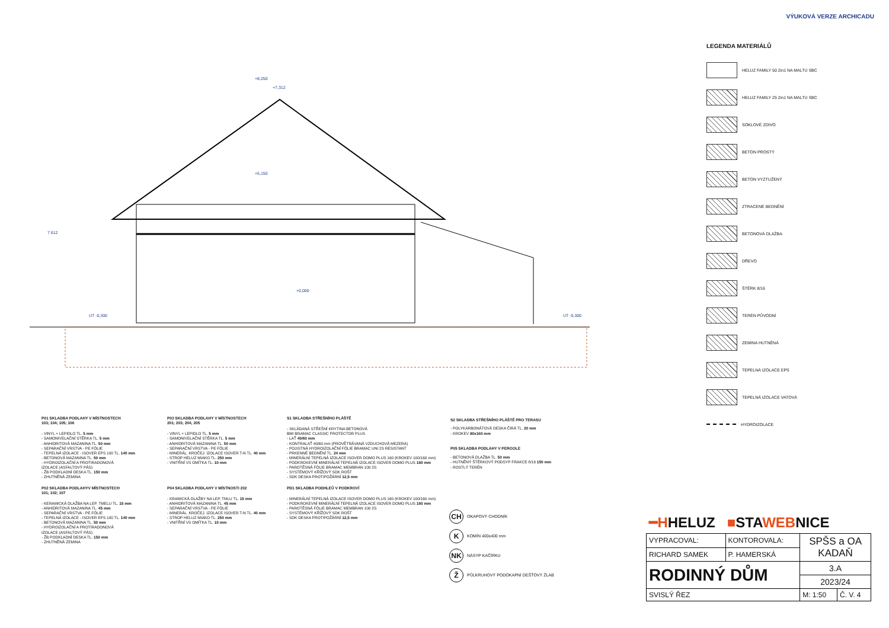VÝUKOVÁ VERZE ARCHICADU
+8,250
+7,312
+5,150
+0,000
UT -0,300
UT -0,300
7 612
LEGENDA MATERIÁLŮ
HELUZ FAMILY 50 2in1 NA MALTU SBC
HELUZ FAMILY 25 2in1 NA MALTU SBC
SOKLOVÉ ZDIVO
BETON PROSTÝ
BETON VYZTUŽENÝ
ZTRACENÉ BEDNĚNÍ
BETONOVÁ DLAŽBA
DŘEVO
ŠTĚRK 8/16
TERÉN PŮVODNÍ
ZEMINA HUTNĚNÁ
TEPELNÁ IZOLACE EPS
TEPELNÁ IZOLACE VATOVÁ
HYDROIZOLACE
P01 SKLADBA PODLAHY V MÍSTNOSTECH
103; 104; 105; 106
- VINYL + LEPIDLO TL. 5 mm
- SAMONIVELAČNÍ STĚRKA TL. 5 mm
- ANHIDRITOVÁ MAZANINA TL. 50 mm
- SEPARAČNÍ VRSTVA - PE FÓLIE
- TEPELNÁ IZOLACE - ISOVER EPS 100 TL. 140 mm
- BETONOVÁ MAZANINA TL. 50 mm
- HYDROIZOLAČNÍ A PROTIRADONOVÁ
IZOLACE (ASFALTOVÝ PÁS)
- ŽB PODKLADNÍ DESKA TL. 150 mm
- ZHUTNĚNÁ ZEMINA
P03 SKLADBA PODLAHY V MÍSTNOSTECH
201; 203; 204; 205
- VINYL + LEPIDLO TL. 5 mm
- SAMONIVELAČNÍ STĚRKA TL. 5 mm
- ANHIDRITOVÁ MAZANINA TL. 50 mm
- SEPARAČNÍ VRSTVA - PE FÓLIE
- MINERÁL. KROČEJ. IZOLACE ISOVER T-N TL. 40 mm
- STROP HELUZ MIAKO TL. 250 mm
- VNITŘNÍ VS OMÍTKA TL. 10 mm
S1 SKLADBA STŘEŠNÍHO PLÁŠTĚ
- SKLÁDANÁ STŘEŠNÍ KRYTINA BETONOVÁ
BMI BRAMAC CLASSIC PROTECTOR PLUS
- LAŤ 40/60 mm
- KONTRALAŤ 40/60 mm (PROVĚTRÁVANÁ VZDUCHOVÁ MEZERA)
- POJISTNÁ HYDROIZOLAČNÍ FÓLIE BRAMAC UNI 2S RESISTANT
- PRKENNÉ BEDNĚNÍ TL. 24 mm
- MINERÁLNÍ TEPELNÁ IZOLACE ISOVER DOMO PLUS 160 (KROKEV 100/160 mm)
- PODKROKEVNÍ MINERÁLNÍ TEPELNÁ IZOLACE ISOVER DOMO PLUS 160 mm
- PAROTĚSNÁ FÓLIE BRAMAC MEMBRAN 100 2S
- SYSTÉMOVÝ KŘÍŽOVÝ SDK ROŠT
- SDK DESKA PROTIPOŽÁRNÍ 12,5 mm
P02 SKLADBA PODLAHYV MÍSTNOSTECH
101; 102; 107
- KERAMICKÁ DLAŽBA NA LEP. TMELU TL. 15 mm
- ANHIDRITOVÁ MAZANINA TL. 45 mm
- SEPARAČNÍ VRSTVA - PE FÓLIE
- TEPELNÁ IZOLACE - ISOVER EPS 100 TL. 140 mm
- BETONOVÁ MAZANINA TL. 50 mm
- HYDROIZOLAČNÍ A PROTIRADONOVÁ
IZOLACE (ASFALTOVÝ PÁS)
- ŽB PODKLADNÍ DESKA TL. 150 mm
- ZHUTNĚNÁ ZEMINA
P04 SKLADBA PODLAHY V MÍSTNOSTI 202
- KRAMICKÁ DLAŽBY NA LEP. TMLU TL. 15 mm
- ANHIDRITOVÁ MAZANINA TL. 45 mm
- SEPARAČNÍ VRSTVA - PE FÓLIE
- MINERÁL. KROČEJ. IZOLACE ISOVER T-N TL. 40 mm
- STROP HELUZ MIAKO TL. 250 mm
- VNITŘNÍ VS OMÍTKA TL. 10 mm
PD1 SKLADBA PODHLEŮ V PODKROVÍ
- MINERÁLNÍ TEPELNÁ IZOLACE ISOVER DOMO PLUS 160 (KROKEV 100/160 mm)
- PODKROKEVNÍ MINERÁLNÍ TEPELNÁ IZOLACE ISOVER DOMO PLUS 160 mm
- PAROTĚSNÁ FÓLIE BRAMAC MEMBRAN 100 2S
- SYSTÉMOVÝ KŘÍŽOVÝ SDK ROŠT
- SDK DESKA PROTIPOŽÁRNÍ 12,5 mm
S2 SKLADBA STŘEŠNÍHO PLÁŠTĚ PRO TERASU
- POLYKARBONÁTOVÁ DESKA ČIRÁ TL. 20 mm
- KROKEV 80x160 mm
P05 SKLADBA PODLAHY V PERGOLE
- BETONOVÁ DLAŽBA TL. 50 mm
- HUTNĚNÝ ŠTĚRKOVÝ PODSYP FRAKCE 8/16 150 mm
- ROSTLÝ TERÉN
CH OKAPOVÝ CHODNÍK
K KOMÍN 400x400 mm
NK NÁSYP KAČÍRKU
Ž PŮLKRUHOVÝ PODOKAPNÍ DEŠŤOVÝ ŽLAB
━HHELUZ ■STAWEBNICE
| VYPRACOVAL: | KONTOROVALA: | SPŠS a OA KADAŇ | |
| RICHARD SAMEK | P. HAMERSKÁ | | |
| RODINNÝ DŮM | | 3.A | |
| | | 2023/24 | |
| SVISLÝ ŘEZ | | M: 1:50 | Č. V. 4 |